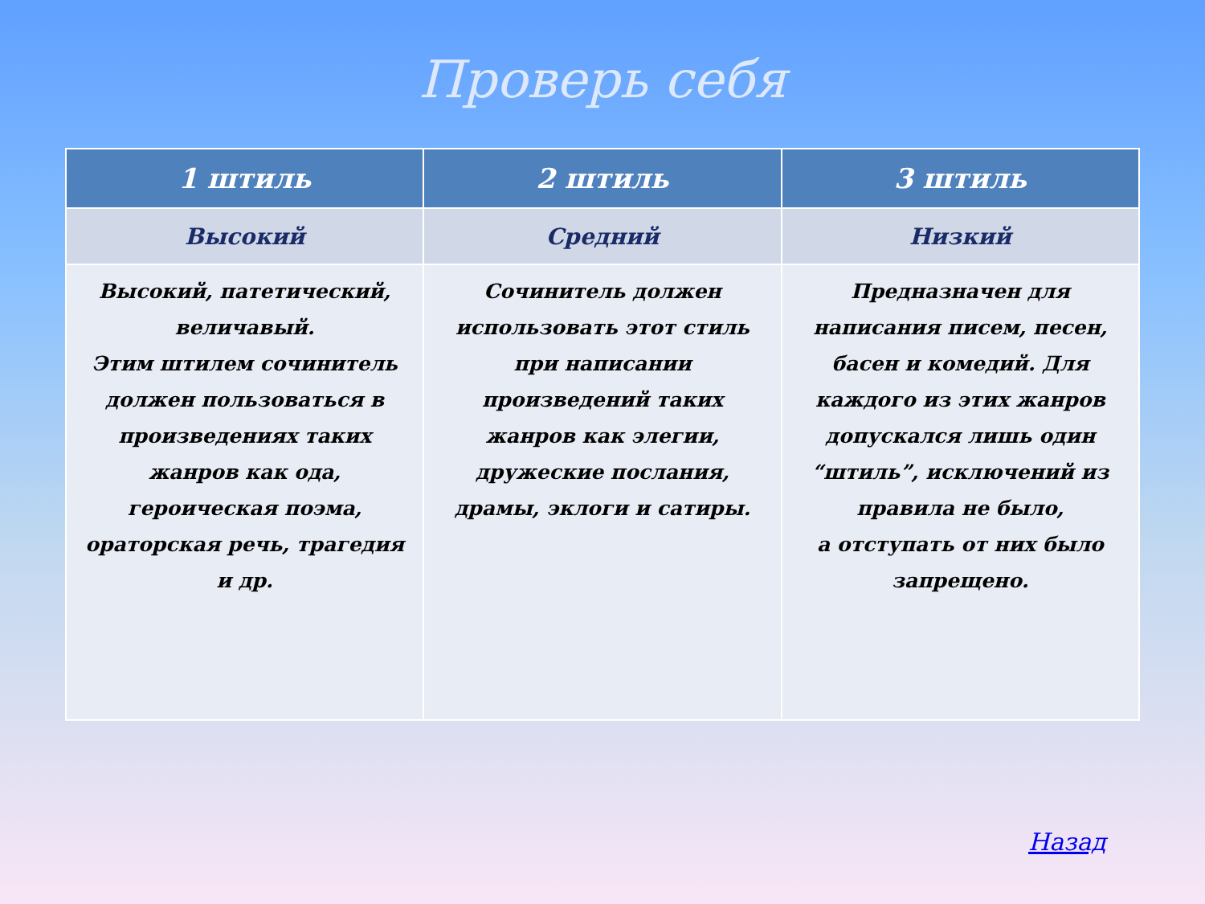Проверь себя
| 1 штиль | 2 штиль | 3 штиль |
| --- | --- | --- |
| Высокий | Средний | Низкий |
| Высокий, патетический, величавый. Этим штилем сочинитель должен пользоваться в произведениях таких жанров как ода, героическая поэма, ораторская речь, трагедия и др. | Сочинитель должен использовать этот стиль при написании произведений таких жанров как элегии, дружеские послания, драмы, эклоги и сатиры. | Предназначен для написания писем, песен, басен и комедий. Для каждого из этих жанров допускался лишь один “штиль”, исключений из правила не было, а отступать от них было запрещено. |
Назад